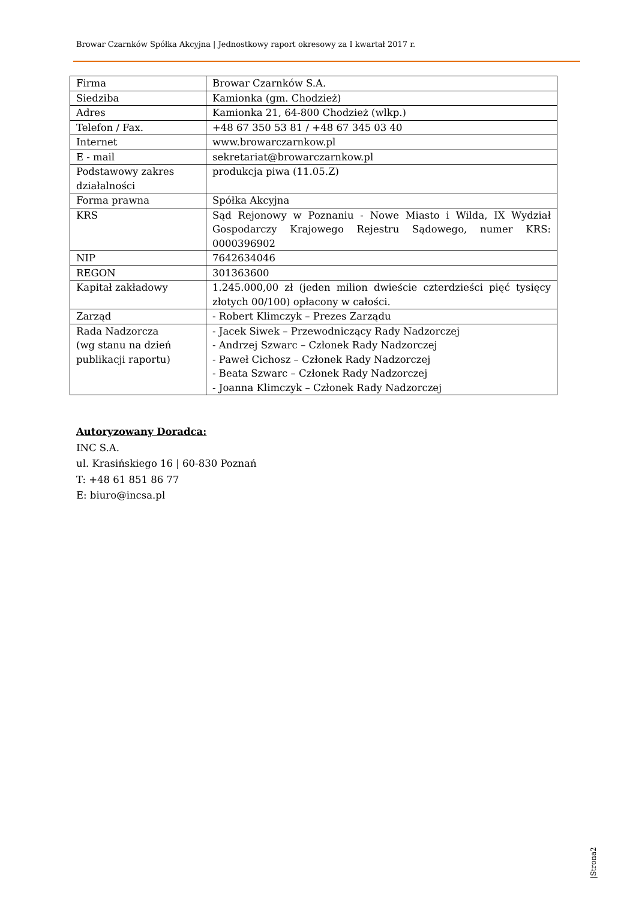Browar Czarnków Spółka Akcyjna | Jednostkowy raport okresowy za I kwartał 2017 r.
| Firma | Browar Czarnków S.A. |
| Siedziba | Kamionka (gm. Chodzież) |
| Adres | Kamionka 21, 64-800 Chodzież (wlkp.) |
| Telefon / Fax. | +48 67 350 53 81 / +48 67 345 03 40 |
| Internet | www.browarczarnkow.pl |
| E - mail | sekretariat@browarczarnkow.pl |
| Podstawowy zakres działalności | produkcja piwa (11.05.Z) |
| Forma prawna | Spółka Akcyjna |
| KRS | Sąd Rejonowy w Poznaniu - Nowe Miasto i Wilda, IX Wydział Gospodarczy Krajowego Rejestru Sądowego, numer KRS: 0000396902 |
| NIP | 7642634046 |
| REGON | 301363600 |
| Kapitał zakładowy | 1.245.000,00 zł (jeden milion dwieście czterdzieści pięć tysięcy złotych 00/100) opłacony w całości. |
| Zarząd | - Robert Klimczyk – Prezes Zarządu |
| Rada Nadzorcza (wg stanu na dzień publikacji raportu) | - Jacek Siwek – Przewodniczący Rady Nadzorczej - Andrzej Szwarc – Członek Rady Nadzorczej - Paweł Cichosz – Członek Rady Nadzorczej - Beata Szwarc – Członek Rady Nadzorczej - Joanna Klimczyk – Członek Rady Nadzorczej |
Autoryzowany Doradca:
INC S.A.
ul. Krasińskiego 16 | 60-830 Poznań
T: +48 61 851 86 77
E: biuro@incsa.pl
|Strona2